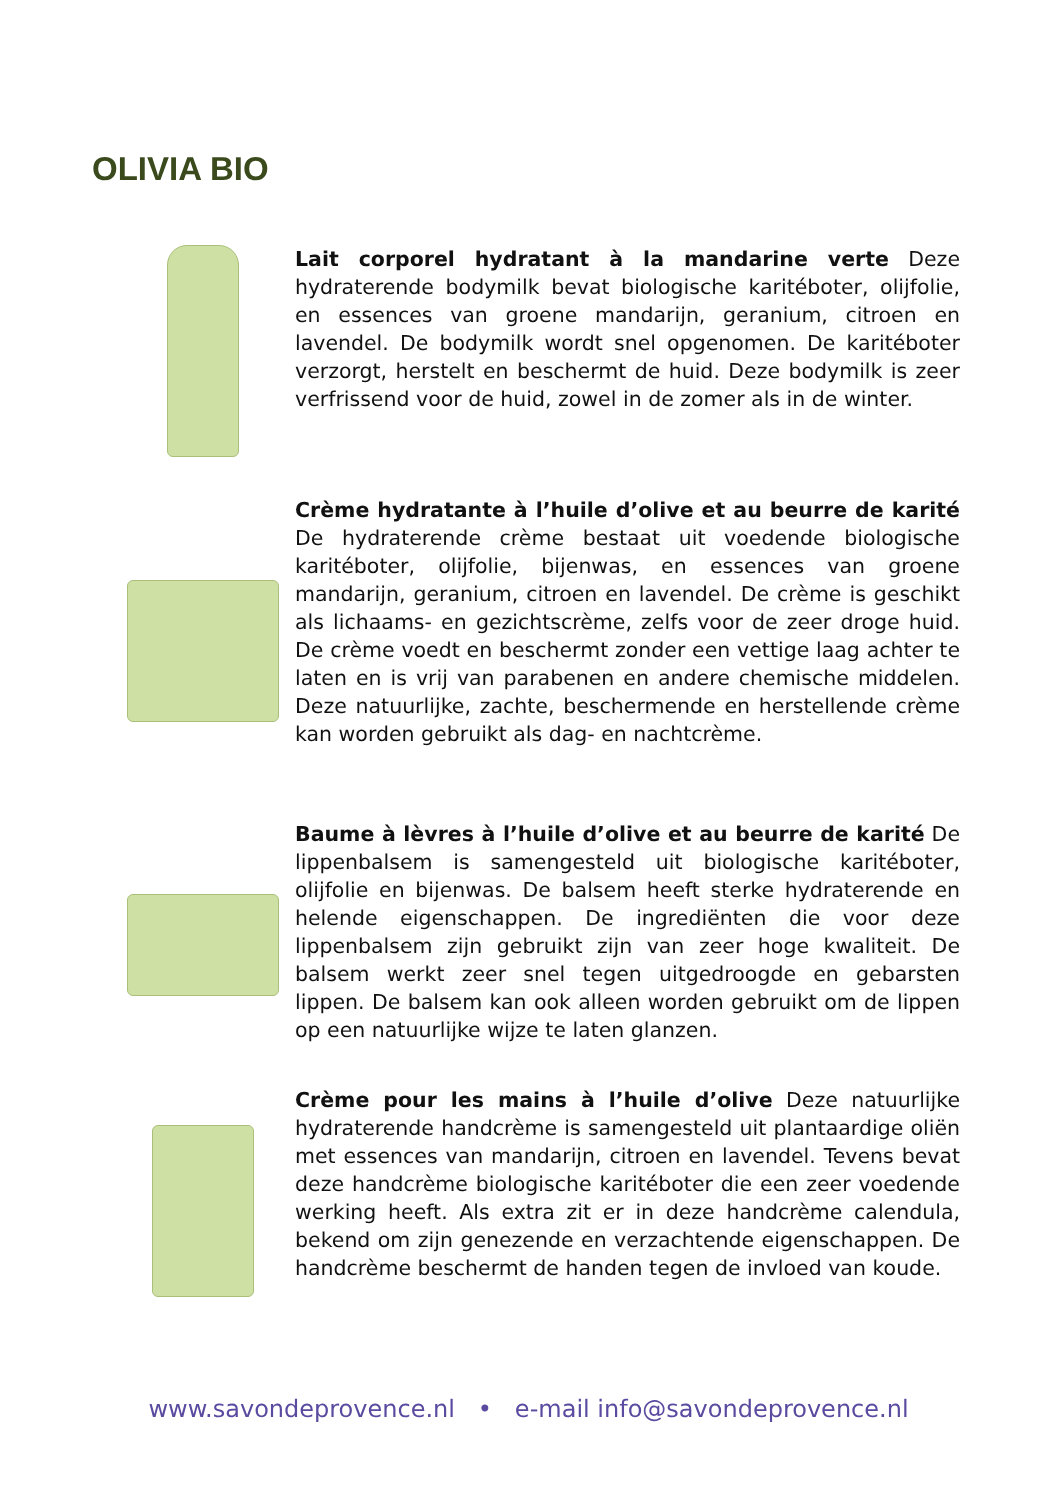OLIVIA BIO
Lait corporel hydratant à la mandarine verte Deze hydraterende bodymilk bevat biologische karitéboter, olijfolie, en essences van groene mandarijn, geranium, citroen en lavendel. De bodymilk wordt snel opgenomen. De karitéboter verzorgt, herstelt en beschermt de huid. Deze bodymilk is zeer verfrissend voor de huid, zowel in de zomer als in de winter.
Crème hydratante à l’huile d’olive et au beurre de karité De hydraterende crème bestaat uit voedende biologische karitéboter, olijfolie, bijenwas, en essences van groene mandarijn, geranium, citroen en lavendel. De crème is geschikt als lichaams- en gezichtscrème, zelfs voor de zeer droge huid. De crème voedt en beschermt zonder een vettige laag achter te laten en is vrij van parabenen en andere chemische middelen. Deze natuurlijke, zachte, beschermende en herstellende crème kan worden gebruikt als dag- en nachtcrème.
Baume à lèvres à l’huile d’olive et au beurre de karité De lippenbalsem is samengesteld uit biologische karitéboter, olijfolie en bijenwas. De balsem heeft sterke hydraterende en helende eigenschappen. De ingrediënten die voor deze lippenbalsem zijn gebruikt zijn van zeer hoge kwaliteit. De balsem werkt zeer snel tegen uitgedroogde en gebarsten lippen. De balsem kan ook alleen worden gebruikt om de lippen op een natuurlijke wijze te laten glanzen.
Crème pour les mains à l’huile d’olive Deze natuurlijke hydraterende handcrème is samengesteld uit plantaardige oliën met essences van mandarijn, citroen en lavendel. Tevens bevat deze handcrème biologische karitéboter die een zeer voedende werking heeft. Als extra zit er in deze handcrème calendula, bekend om zijn genezende en verzachtende eigenschappen. De handcrème beschermt de handen tegen de invloed van koude.
www.savondeprovence.nl • e-mail info@savondeprovence.nl